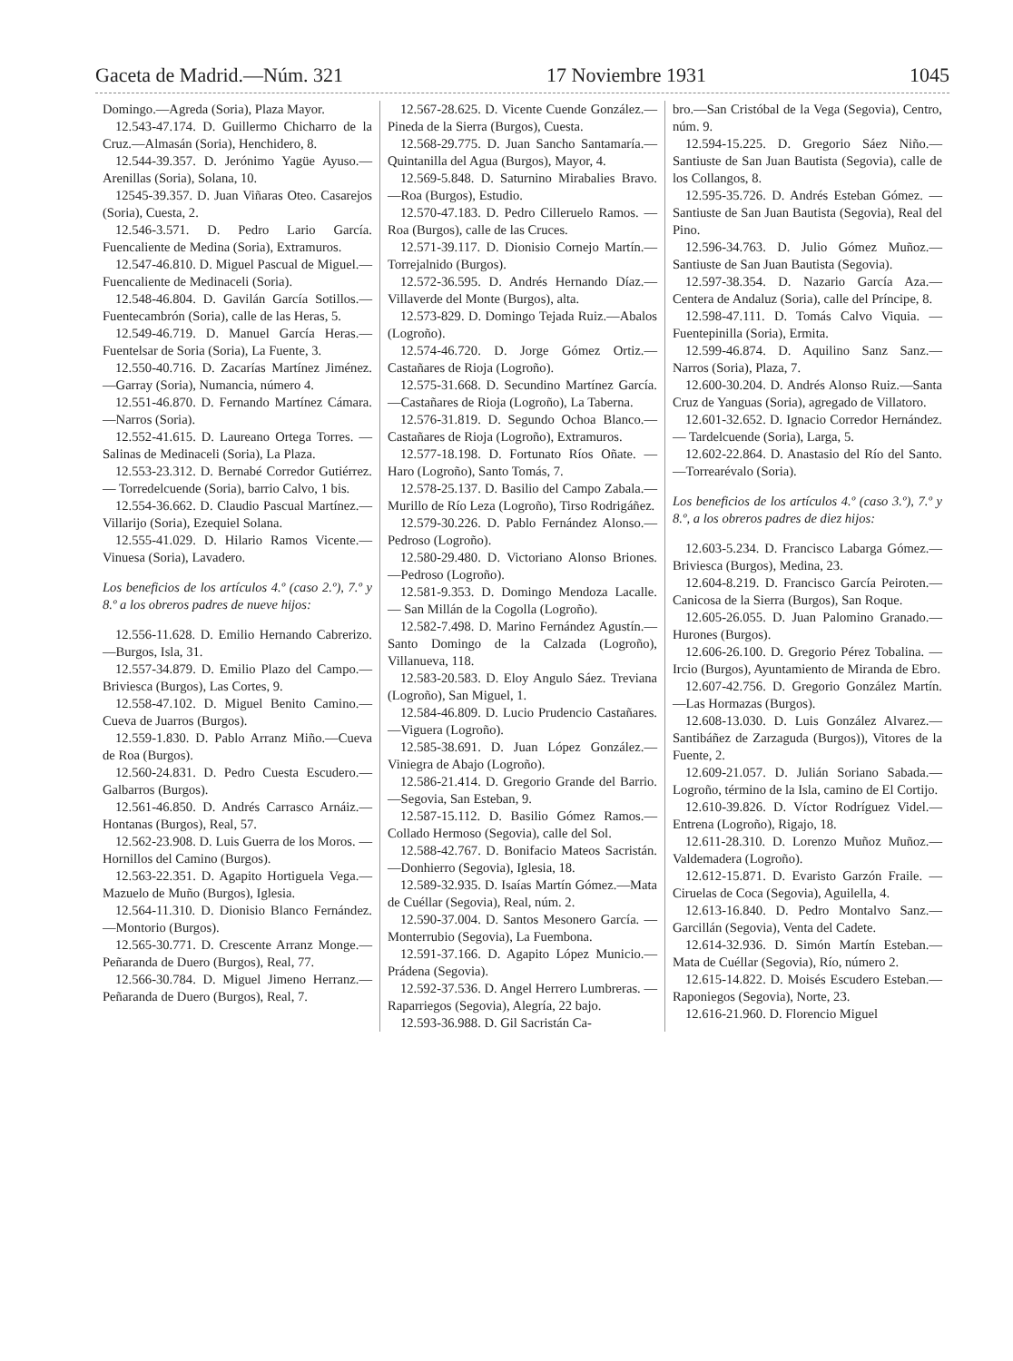Gaceta de Madrid.—Núm. 321 17 Noviembre 1931 1045
Domingo.—Agreda (Soria), Plaza Mayor.
12.543-47.174. D. Guillermo Chicharro de la Cruz.—Almasán (Soria), Henchidero, 8.
12.544-39.357. D. Jerónimo Yagüe Ayuso.—Arenillas (Soria), Solana, 10.
12545-39.357. D. Juan Viñaras Oteo. Casarejos (Soria), Cuesta, 2.
12.546-3.571. D. Pedro Lario García. Fuencaliente de Medina (Soria), Extramuros.
12.547-46.810. D. Miguel Pascual de Miguel.—Fuencaliente de Medinaceli (Soria).
12.548-46.804. D. Gavilán García Sotillos.—Fuentecambrón (Soria), calle de las Heras, 5.
12.549-46.719. D. Manuel García Heras.—Fuentelsar de Soria (Soria), La Fuente, 3.
12.550-40.716. D. Zacarías Martínez Jiménez.—Garray (Soria), Numancia, número 4.
12.551-46.870. D. Fernando Martínez Cámara.—Narros (Soria).
12.552-41.615. D. Laureano Ortega Torres. — Salinas de Medinaceli (Soria), La Plaza.
12.553-23.312. D. Bernabé Corredor Gutiérrez. — Torredelcuende (Soria), barrio Calvo, 1 bis.
12.554-36.662. D. Claudio Pascual Martínez.—Villarijo (Soria), Ezequiel Solana.
12.555-41.029. D. Hilario Ramos Vicente.—Vinuesa (Soria), Lavadero.
Los beneficios de los artículos 4.º (caso 2.º), 7.º y 8.º a los obreros padres de nueve hijos:
12.556-11.628. D. Emilio Hernando Cabrerizo.—Burgos, Isla, 31.
12.557-34.879. D. Emilio Plazo del Campo.—Briviesca (Burgos), Las Cortes, 9.
12.558-47.102. D. Miguel Benito Camino.—Cueva de Juarros (Burgos).
12.559-1.830. D. Pablo Arranz Miño.—Cueva de Roa (Burgos).
12.560-24.831. D. Pedro Cuesta Escudero.—Galbarros (Burgos).
12.561-46.850. D. Andrés Carrasco Arnáiz.—Hontanas (Burgos), Real, 57.
12.562-23.908. D. Luis Guerra de los Moros. — Hornillos del Camino (Burgos).
12.563-22.351. D. Agapito Hortiguela Vega.—Mazuelo de Muño (Burgos), Iglesia.
12.564-11.310. D. Dionisio Blanco Fernández.—Montorio (Burgos).
12.565-30.771. D. Crescente Arranz Monge.—Peñaranda de Duero (Burgos), Real, 77.
12.566-30.784. D. Miguel Jimeno Herranz.—Peñaranda de Duero (Burgos), Real, 7.
12.567-28.625. D. Vicente Cuende González.—Pineda de la Sierra (Burgos), Cuesta.
12.568-29.775. D. Juan Sancho Santamaría.—Quintanilla del Agua (Burgos), Mayor, 4.
12.569-5.848. D. Saturnino Mirabalies Bravo.—Roa (Burgos), Estudio.
12.570-47.183. D. Pedro Cilleruelo Ramos. — Roa (Burgos), calle de las Cruces.
12.571-39.117. D. Dionisio Cornejo Martín.—Torrejalnido (Burgos).
12.572-36.595. D. Andrés Hernando Díaz.—Villaverde del Monte (Burgos), alta.
12.573-829. D. Domingo Tejada Ruiz.—Abalos (Logroño).
12.574-46.720. D. Jorge Gómez Ortiz.—Castañares de Rioja (Logroño).
12.575-31.668. D. Secundino Martínez García.—Castañares de Rioja (Logroño), La Taberna.
12.576-31.819. D. Segundo Ochoa Blanco.—Castañares de Rioja (Logroño), Extramuros.
12.577-18.198. D. Fortunato Ríos Oñate. — Haro (Logroño), Santo Tomás, 7.
12.578-25.137. D. Basilio del Campo Zabala.—Murillo de Río Leza (Logroño), Tirso Rodrigáñez.
12.579-30.226. D. Pablo Fernández Alonso.—Pedroso (Logroño).
12.580-29.480. D. Victoriano Alonso Briones.—Pedroso (Logroño).
12.581-9.353. D. Domingo Mendoza Lacalle. — San Millán de la Cogolla (Logroño).
12.582-7.498. D. Marino Fernández Agustín.—Santo Domingo de la Calzada (Logroño), Villanueva, 118.
12.583-20.583. D. Eloy Angulo Sáez. Treviana (Logroño), San Miguel, 1.
12.584-46.809. D. Lucio Prudencio Castañares.—Viguera (Logroño).
12.585-38.691. D. Juan López González.—Viniegra de Abajo (Logroño).
12.586-21.414. D. Gregorio Grande del Barrio.—Segovia, San Esteban, 9.
12.587-15.112. D. Basilio Gómez Ramos.— Collado Hermoso (Segovia), calle del Sol.
12.588-42.767. D. Bonifacio Mateos Sacristán.—Donhierro (Segovia), Iglesia, 18.
12.589-32.935. D. Isaías Martín Gómez.—Mata de Cuéllar (Segovia), Real, núm. 2.
12.590-37.004. D. Santos Mesonero García. — Monterrubio (Segovia), La Fuembona.
12.591-37.166. D. Agapito López Municio.—Prádena (Segovia).
12.592-37.536. D. Angel Herrero Lumbreras. — Raparriegos (Segovia), Alegría, 22 bajo.
12.593-36.988. D. Gil Sacristán Ca-
bro.—San Cristóbal de la Vega (Segovia), Centro, núm. 9.
12.594-15.225. D. Gregorio Sáez Niño.—Santiuste de San Juan Bautista (Segovia), calle de los Collangos, 8.
12.595-35.726. D. Andrés Esteban Gómez. — Santiuste de San Juan Bautista (Segovia), Real del Pino.
12.596-34.763. D. Julio Gómez Muñoz.—Santiuste de San Juan Bautista (Segovia).
12.597-38.354. D. Nazario García Aza.—Centera de Andaluz (Soria), calle del Príncipe, 8.
12.598-47.111. D. Tomás Calvo Viquia. — Fuentepinilla (Soria), Ermita.
12.599-46.874. D. Aquilino Sanz Sanz.—Narros (Soria), Plaza, 7.
12.600-30.204. D. Andrés Alonso Ruiz.—Santa Cruz de Yanguas (Soria), agregado de Villatoro.
12.601-32.652. D. Ignacio Corredor Hernández. — Tardelcuende (Soria), Larga, 5.
12.602-22.864. D. Anastasio del Río del Santo.—Torrearévalo (Soria).
Los beneficios de los artículos 4.º (caso 3.º), 7.º y 8.º, a los obreros padres de diez hijos:
12.603-5.234. D. Francisco Labarga Gómez.—Briviesca (Burgos), Medina, 23.
12.604-8.219. D. Francisco García Peiroten.—Canicosa de la Sierra (Burgos), San Roque.
12.605-26.055. D. Juan Palomino Granado.—Hurones (Burgos).
12.606-26.100. D. Gregorio Pérez Tobalina. — Ircio (Burgos), Ayuntamiento de Miranda de Ebro.
12.607-42.756. D. Gregorio González Martín.—Las Hormazas (Burgos).
12.608-13.030. D. Luis González Alvarez.—Santibáñez de Zarzaguda (Burgos)), Vitores de la Fuente, 2.
12.609-21.057. D. Julián Soriano Sabada.—Logroño, término de la Isla, camino de El Cortijo.
12.610-39.826. D. Víctor Rodríguez Videl.—Entrena (Logroño), Rigajo, 18.
12.611-28.310. D. Lorenzo Muñoz Muñoz.—Valdemadera (Logroño).
12.612-15.871. D. Evaristo Garzón Fraile. — Ciruelas de Coca (Segovia), Aguilella, 4.
12.613-16.840. D. Pedro Montalvo Sanz.—Garcillán (Segovia), Venta del Cadete.
12.614-32.936. D. Simón Martín Esteban.—Mata de Cuéllar (Segovia), Río, número 2.
12.615-14.822. D. Moisés Escudero Esteban.—Raponiegos (Segovia), Norte, 23.
12.616-21.960. D. Florencio Miguel